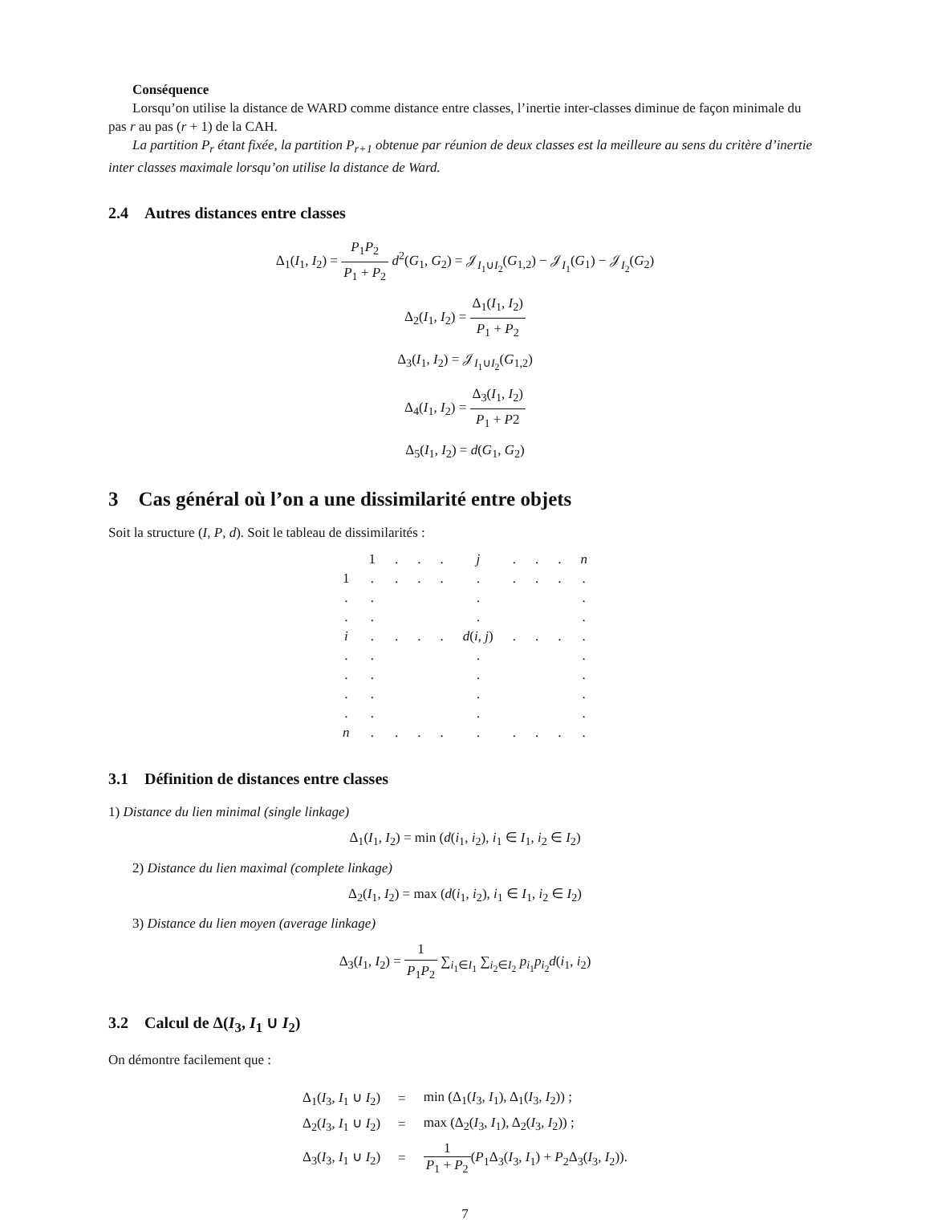Conséquence
Lorsqu’on utilise la distance de WARD comme distance entre classes, l’inertie inter-classes diminue de façon minimale du pas r au pas (r + 1) de la CAH.
La partition P<sub>r</sub> étant fixée, la partition P<sub>r+1</sub> obtenue par réunion de deux classes est la meilleure au sens du critère d’inertie inter classes maximale lorsqu’on utilise la distance de Ward.
2.4 Autres distances entre classes
Δ<sub>1</sub>(I<sub>1</sub>, I<sub>2</sub>) = P<sub>1</sub>P<sub>2</sub> P<sub>1</sub> + P<sub>2</sub> d<sup>2</sup>(G<sub>1</sub>, G<sub>2</sub>) = 𝒥<sub>I<sub>1</sub>∪I<sub>2</sub></sub>(G<sub>1,2</sub>) − 𝒥<sub>I<sub>1</sub></sub>(G<sub>1</sub>) − 𝒥<sub>I<sub>2</sub></sub>(G<sub>2</sub>)
Δ<sub>2</sub>(I<sub>1</sub>, I<sub>2</sub>) = Δ<sub>1</sub>(I<sub>1</sub>, I<sub>2</sub>) P<sub>1</sub> + P<sub>2</sub>
Δ<sub>3</sub>(I<sub>1</sub>, I<sub>2</sub>) = 𝒥<sub>I<sub>1</sub>∪I<sub>2</sub></sub>(G<sub>1,2</sub>)
Δ<sub>4</sub>(I<sub>1</sub>, I<sub>2</sub>) = Δ<sub>3</sub>(I<sub>1</sub>, I<sub>2</sub>) P<sub>1</sub> + P2
Δ<sub>5</sub>(I<sub>1</sub>, I<sub>2</sub>) = d(G<sub>1</sub>, G<sub>2</sub>)
3 Cas général où l’on a une dissimilarité entre objets
Soit la structure (I, P, d). Soit le tableau de dissimilarités :
| | 1 | . | . | . | j | . | . | . | n |
| 1 | . | . | . | . | . | . | . | . | . |
| . | . | | | | . | | | | . |
| . | . | | | | . | | | | . |
| i | . | . | . | . | d ( i , j ) | . | . | . | . |
| . | . | | | | . | | | | . |
| . | . | | | | . | | | | . |
| . | . | | | | . | | | | . |
| . | . | | | | . | | | | . |
| n | . | . | . | . | . | . | . | . | . |
3.1 Définition de distances entre classes
1) Distance du lien minimal (single linkage)
Δ<sub>1</sub>(I<sub>1</sub>, I<sub>2</sub>) = min (d(i<sub>1</sub>, i<sub>2</sub>), i<sub>1</sub> ∈ I<sub>1</sub>, i<sub>2</sub> ∈ I<sub>2</sub>)
2) Distance du lien maximal (complete linkage)
Δ<sub>2</sub>(I<sub>1</sub>, I<sub>2</sub>) = max (d(i<sub>1</sub>, i<sub>2</sub>), i<sub>1</sub> ∈ I<sub>1</sub>, i<sub>2</sub> ∈ I<sub>2</sub>)
3) Distance du lien moyen (average linkage)
Δ<sub>3</sub>(I<sub>1</sub>, I<sub>2</sub>) = 1 P<sub>1</sub>P<sub>2</sub> ∑<sub>i<sub>1</sub>∈I<sub>1</sub></sub> ∑<sub>i<sub>2</sub>∈I<sub>2</sub></sub> p<sub>i<sub>1</sub></sub>p<sub>i<sub>2</sub></sub>d(i<sub>1</sub>, i<sub>2</sub>)
3.2 Calcul de Δ(I<sub>3</sub>, I<sub>1</sub> ∪ I<sub>2</sub>)
On démontre facilement que :
| Δ<sub>1</sub>( I<sub>3</sub>, I<sub>1</sub> ∪ I<sub>2</sub>) | = | min (Δ<sub>1</sub>( I<sub>3</sub>, I<sub>1</sub>), Δ<sub>1</sub>( I<sub>3</sub>, I<sub>2</sub>)) ; |
| Δ<sub>2</sub>( I<sub>3</sub>, I<sub>1</sub> ∪ I<sub>2</sub>) | = | max (Δ<sub>2</sub>( I<sub>3</sub>, I<sub>1</sub>), Δ<sub>2</sub>( I<sub>3</sub>, I<sub>2</sub>)) ; |
| Δ<sub>3</sub>( I<sub>3</sub>, I<sub>1</sub> ∪ I<sub>2</sub>) | = | 1 P<sub>1</sub> + P<sub>2</sub> ( P<sub>1</sub>Δ<sub>3</sub>( I<sub>3</sub>, I<sub>1</sub>) + P<sub>2</sub>Δ<sub>3</sub>( I<sub>3</sub>, I<sub>2</sub>)). |
7